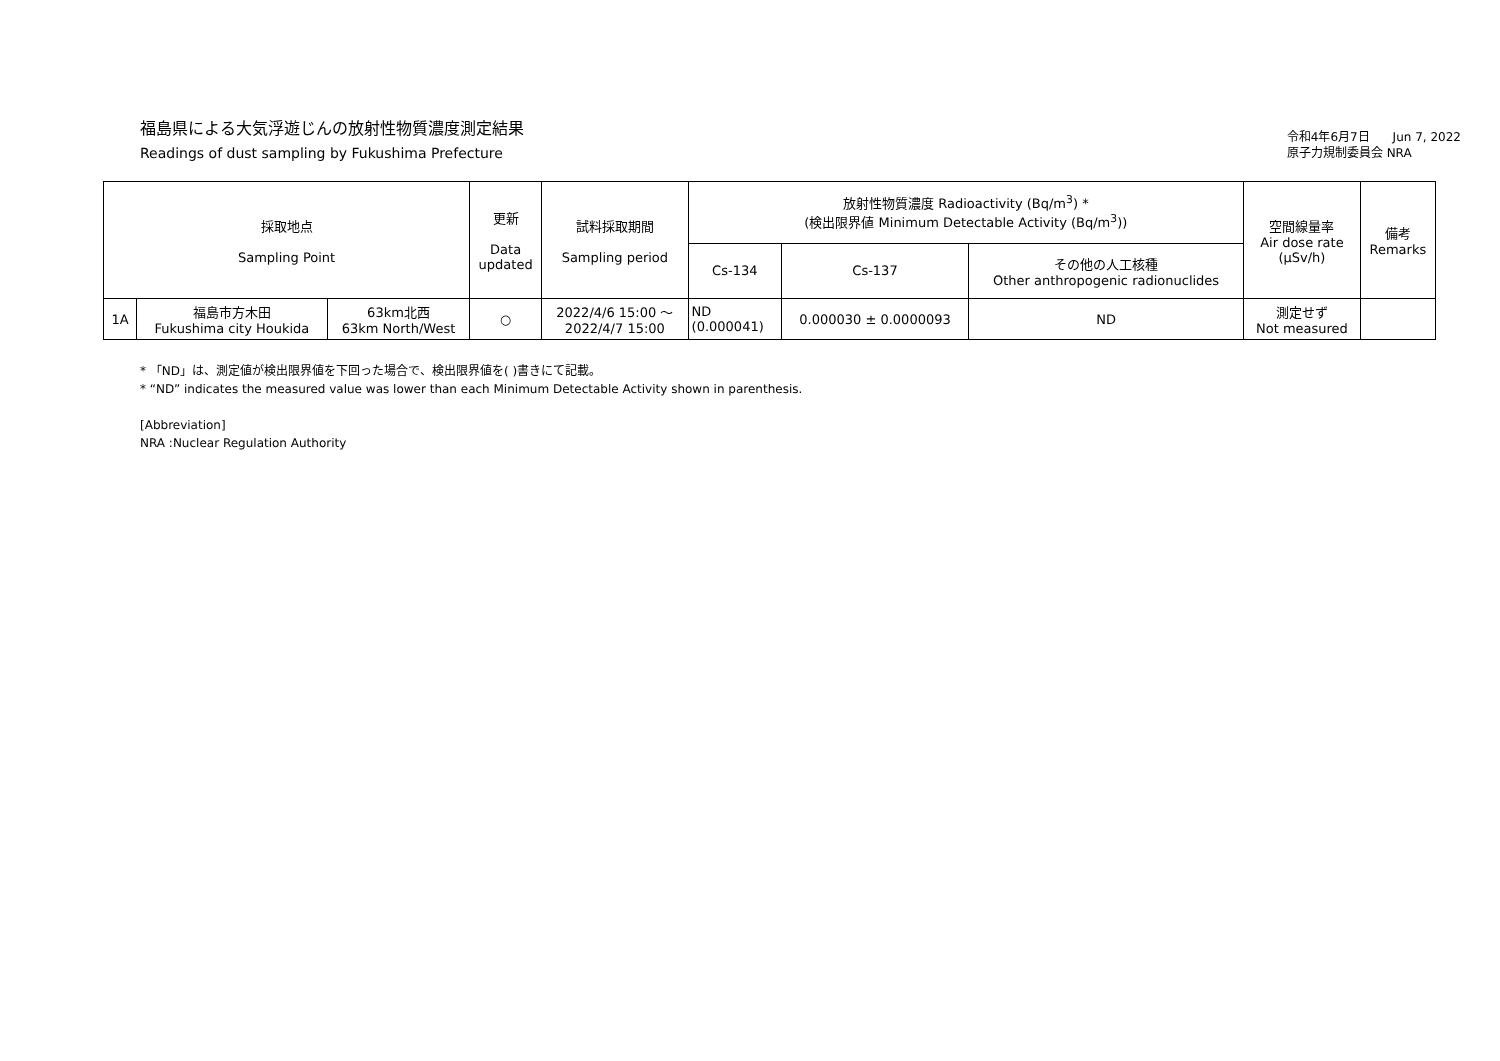福島県による大気浮遊じんの放射性物質濃度測定結果
Readings of dust sampling by Fukushima Prefecture
令和4年6月7日 Jun 7, 2022
原子力規制委員会 NRA
| 採取地点 Sampling Point | | | 更新 Data updated | 試料採取期間 Sampling period | 放射性物質濃度 Radioactivity (Bq/m<sup>3</sup>) * (検出限界値 Minimum Detectable Activity (Bq/m<sup>3</sup>)) | | | 空間線量率 Air dose rate (μSv/h) | 備考 Remarks |
| --- | --- | --- | --- | --- | --- | --- | --- | --- | --- |
| | | | | | Cs-134 | Cs-137 | その他の人工核種 Other anthropogenic radionuclides | | |
| 1A | 福島市方木田 Fukushima city Houkida | 63km北西 63km North/West | ○ | 2022/4/6 15:00 ～ 2022/4/7 15:00 | ND (0.000041) | 0.000030 ± 0.0000093 | ND | 測定せず Not measured | |
* 「ND」は、測定値が検出限界値を下回った場合で、検出限界値を( )書きにて記載。
* “ND” indicates the measured value was lower than each Minimum Detectable Activity shown in parenthesis.
[Abbreviation]
NRA :Nuclear Regulation Authority